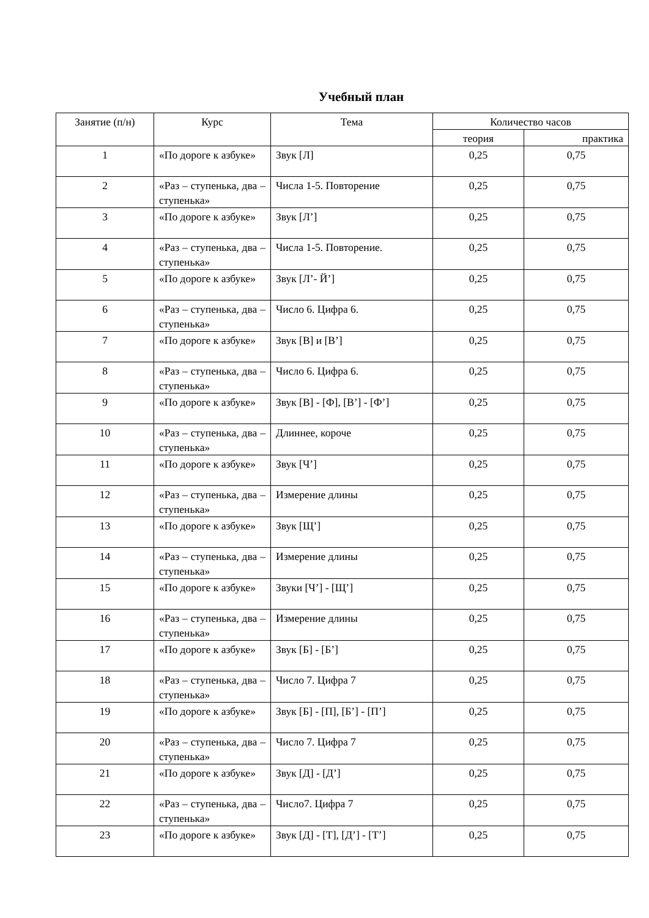Учебный план
| Занятие (п/н) | Курс | Тема | Количество часов | |
| --- | --- | --- | --- | --- |
| | | | теория | практика |
| 1 | «По дороге к азбуке» | Звук [Л] | 0,25 | 0,75 |
| 2 | «Раз – ступенька, два – ступенька» | Числа 1-5. Повторение | 0,25 | 0,75 |
| 3 | «По дороге к азбуке» | Звук [Л’] | 0,25 | 0,75 |
| 4 | «Раз – ступенька, два – ступенька» | Числа 1-5. Повторение. | 0,25 | 0,75 |
| 5 | «По дороге к азбуке» | Звук [Л’- Й’] | 0,25 | 0,75 |
| 6 | «Раз – ступенька, два – ступенька» | Число 6. Цифра 6. | 0,25 | 0,75 |
| 7 | «По дороге к азбуке» | Звук [В] и [В’] | 0,25 | 0,75 |
| 8 | «Раз – ступенька, два – ступенька» | Число 6. Цифра 6. | 0,25 | 0,75 |
| 9 | «По дороге к азбуке» | Звук [В] - [Ф], [В’] - [Ф’] | 0,25 | 0,75 |
| 10 | «Раз – ступенька, два – ступенька» | Длиннее, короче | 0,25 | 0,75 |
| 11 | «По дороге к азбуке» | Звук [Ч’] | 0,25 | 0,75 |
| 12 | «Раз – ступенька, два – ступенька» | Измерение длины | 0,25 | 0,75 |
| 13 | «По дороге к азбуке» | Звук [Щ’] | 0,25 | 0,75 |
| 14 | «Раз – ступенька, два – ступенька» | Измерение длины | 0,25 | 0,75 |
| 15 | «По дороге к азбуке» | Звуки [Ч’] - [Щ’] | 0,25 | 0,75 |
| 16 | «Раз – ступенька, два – ступенька» | Измерение длины | 0,25 | 0,75 |
| 17 | «По дороге к азбуке» | Звук [Б] - [Б’] | 0,25 | 0,75 |
| 18 | «Раз – ступенька, два – ступенька» | Число 7. Цифра 7 | 0,25 | 0,75 |
| 19 | «По дороге к азбуке» | Звук [Б] - [П], [Б’] - [П’] | 0,25 | 0,75 |
| 20 | «Раз – ступенька, два – ступенька» | Число 7. Цифра 7 | 0,25 | 0,75 |
| 21 | «По дороге к азбуке» | Звук [Д] - [Д’] | 0,25 | 0,75 |
| 22 | «Раз – ступенька, два – ступенька» | Число7. Цифра 7 | 0,25 | 0,75 |
| 23 | «По дороге к азбуке» | Звук [Д] - [Т], [Д’] - [Т’] | 0,25 | 0,75 |